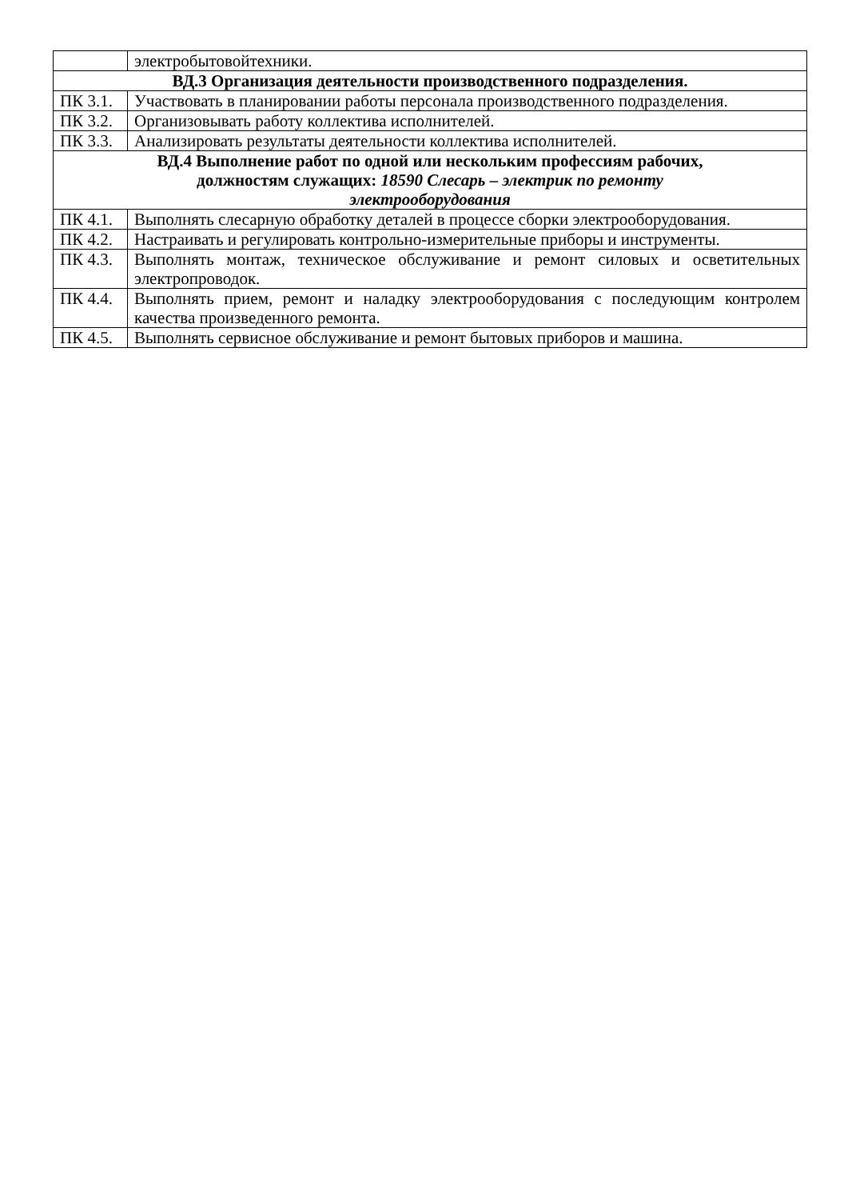| | электробытовойтехники. |
| ВД.3 Организация деятельности производственного подразделения. | |
| ПК 3.1. | Участвовать в планировании работы персонала производственного подразделения. |
| ПК 3.2. | Организовывать работу коллектива исполнителей. |
| ПК 3.3. | Анализировать результаты деятельности коллектива исполнителей. |
| ВД.4 Выполнение работ по одной или нескольким профессиям рабочих, должностям служащих: 18590 Слесарь – электрик по ремонту электрооборудования | |
| ПК 4.1. | Выполнять слесарную обработку деталей в процессе сборки электрооборудования. |
| ПК 4.2. | Настраивать и регулировать контрольно-измерительные приборы и инструменты. |
| ПК 4.3. | Выполнять монтаж, техническое обслуживание и ремонт силовых и осветительных электропроводок. |
| ПК 4.4. | Выполнять прием, ремонт и наладку электрооборудования с последующим контролем качества произведенного ремонта. |
| ПК 4.5. | Выполнять сервисное обслуживание и ремонт бытовых приборов и машина. |